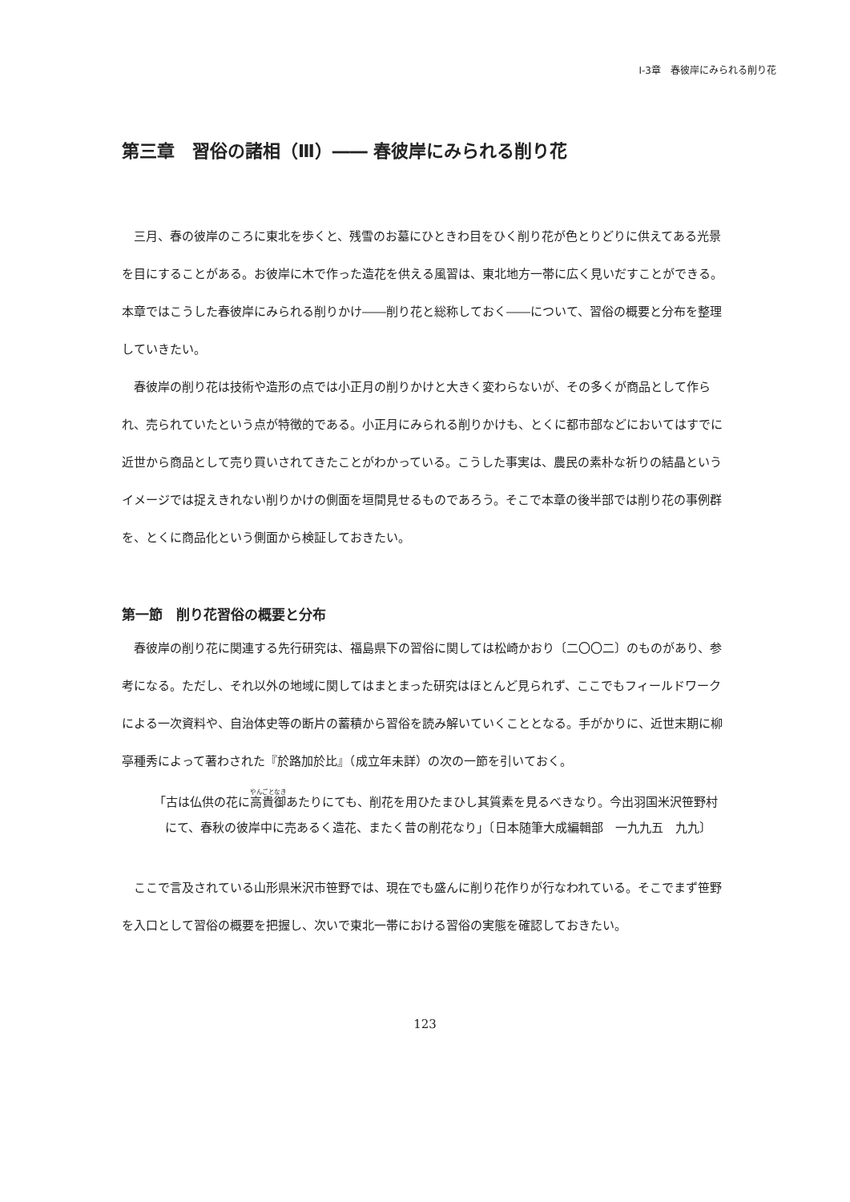Ⅰ-3章　春彼岸にみられる削り花
第三章　習俗の諸相（Ⅲ）―― 春彼岸にみられる削り花
三月、春の彼岸のころに東北を歩くと、残雪のお墓にひときわ目をひく削り花が色とりどりに供えてある光景を目にすることがある。お彼岸に木で作った造花を供える風習は、東北地方一帯に広く見いだすことができる。本章ではこうした春彼岸にみられる削りかけ――削り花と総称しておく――について、習俗の概要と分布を整理していきたい。
春彼岸の削り花は技術や造形の点では小正月の削りかけと大きく変わらないが、その多くが商品として作られ、売られていたという点が特徴的である。小正月にみられる削りかけも、とくに都市部などにおいてはすでに近世から商品として売り買いされてきたことがわかっている。こうした事実は、農民の素朴な祈りの結晶というイメージでは捉えきれない削りかけの側面を垣間見せるものであろう。そこで本章の後半部では削り花の事例群を、とくに商品化という側面から検証しておきたい。
第一節　削り花習俗の概要と分布
春彼岸の削り花に関連する先行研究は、福島県下の習俗に関しては松崎かおり〔二〇〇二〕のものがあり、参考になる。ただし、それ以外の地域に関してはまとまった研究はほとんど見られず、ここでもフィールドワークによる一次資料や、自治体史等の断片の蓄積から習俗を読み解いていくこととなる。手がかりに、近世末期に柳亭種秀によって著わされた『於路加於比』（成立年未詳）の次の一節を引いておく。
「古は仏供の花に高貴御あたりにても、削花を用ひたまひし其質素を見るべきなり。今出羽国米沢笹野村にて、春秋の彼岸中に売あるく造花、またく昔の削花なり」〔日本随筆大成編輯部　一九九五　九九〕
ここで言及されている山形県米沢市笹野では、現在でも盛んに削り花作りが行なわれている。そこでまず笹野を入口として習俗の概要を把握し、次いで東北一帯における習俗の実態を確認しておきたい。
123